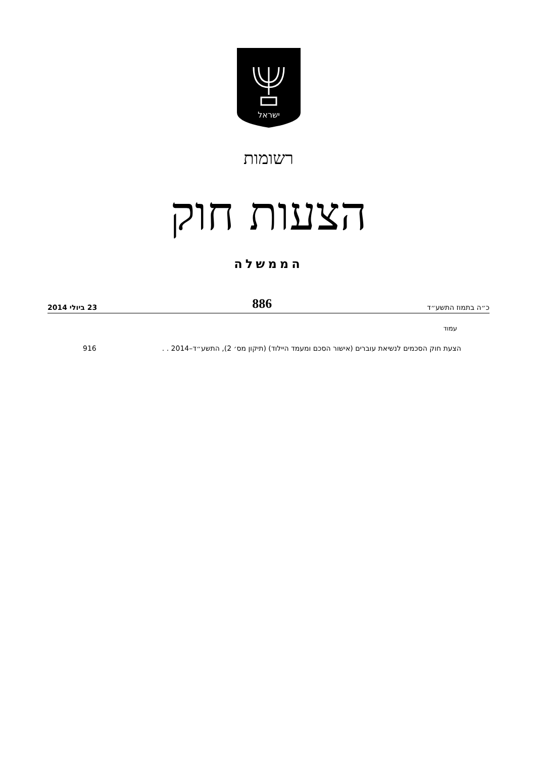ישראל
רשומות
הצעות חוק
הממשלה
כ״ה בתמוז התשע״ד 886 23 ביולי 2014
עמוד
הצעת חוק הסכמים לנשיאת עוברים (אישור הסכם ומעמד היילוד) (תיקון מס׳ 2), התשע״ד–2014 . . 916